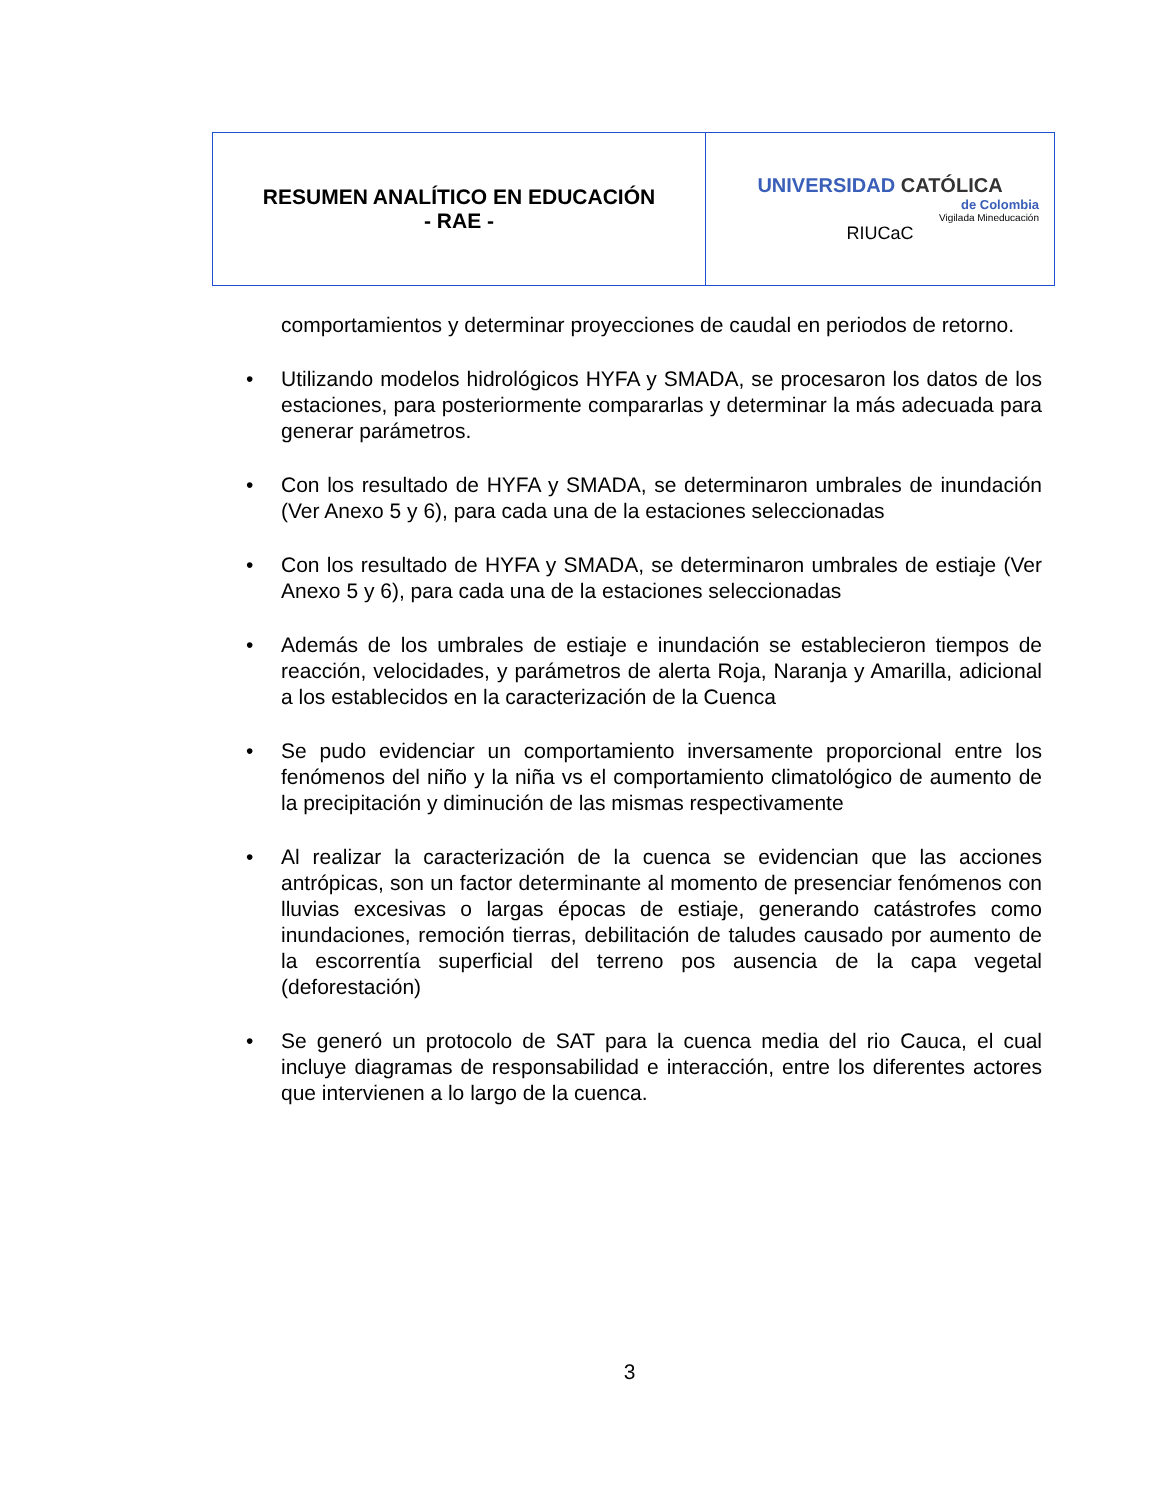| RESUMEN ANALÍTICO EN EDUCACIÓN - RAE - | UNIVERSIDAD CATÓLICA de Colombia Vigilada Mineducación RIUCaC |
comportamientos y determinar proyecciones de caudal en periodos de retorno.
• Utilizando modelos hidrológicos HYFA y SMADA, se procesaron los datos de los estaciones, para posteriormente compararlas y determinar la más adecuada para generar parámetros.
• Con los resultado de HYFA y SMADA, se determinaron umbrales de inundación (Ver Anexo 5 y 6), para cada una de la estaciones seleccionadas
• Con los resultado de HYFA y SMADA, se determinaron umbrales de estiaje (Ver Anexo 5 y 6), para cada una de la estaciones seleccionadas
• Además de los umbrales de estiaje e inundación se establecieron tiempos de reacción, velocidades, y parámetros de alerta Roja, Naranja y Amarilla, adicional a los establecidos en la caracterización de la Cuenca
• Se pudo evidenciar un comportamiento inversamente proporcional entre los fenómenos del niño y la niña vs el comportamiento climatológico de aumento de la precipitación y diminución de las mismas respectivamente
• Al realizar la caracterización de la cuenca se evidencian que las acciones antrópicas, son un factor determinante al momento de presenciar fenómenos con lluvias excesivas o largas épocas de estiaje, generando catástrofes como inundaciones, remoción tierras, debilitación de taludes causado por aumento de la escorrentía superficial del terreno pos ausencia de la capa vegetal (deforestación)
• Se generó un protocolo de SAT para la cuenca media del rio Cauca, el cual incluye diagramas de responsabilidad e interacción, entre los diferentes actores que intervienen a lo largo de la cuenca.
3